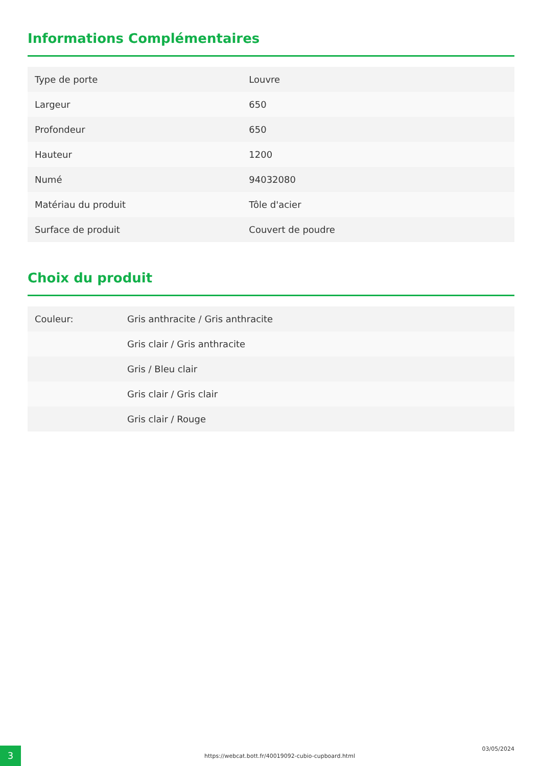Informations Complémentaires
| Type de porte | Louvre |
| Largeur | 650 |
| Profondeur | 650 |
| Hauteur | 1200 |
| Numé | 94032080 |
| Matériau du produit | Tôle d'acier |
| Surface de produit | Couvert de poudre |
Choix du produit
| Couleur: | Gris anthracite / Gris anthracite |
| | Gris clair / Gris anthracite |
| | Gris / Bleu clair |
| | Gris clair / Gris clair |
| | Gris clair / Rouge |
3
https://webcat.bott.fr/40019092-cubio-cupboard.html
03/05/2024